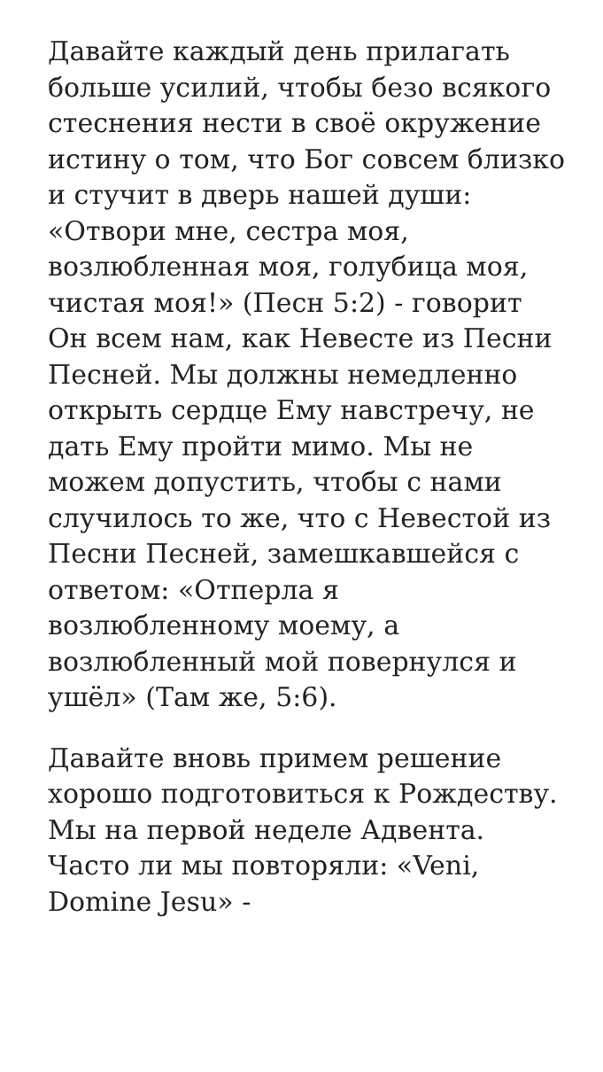Давайте каждый день прилагать больше усилий, чтобы безо всякого стеснения нести в своё окружение истину о том, что Бог совсем близко и стучит в дверь нашей души: «Отвори мне, сестра моя, возлюбленная моя, голубица моя, чистая моя!» (Песн 5:2) - говорит Он всем нам, как Невесте из Песни Песней. Мы должны немедленно открыть сердце Ему навстречу, не дать Ему пройти мимо. Мы не можем допустить, чтобы с нами случилось то же, что с Невестой из Песни Песней, замешкавшейся с ответом: «Отперла я возлюбленному моему, а возлюбленный мой повернулся и ушёл» (Там же, 5:6).
Давайте вновь примем решение хорошо подготовиться к Рождеству. Мы на первой неделе Адвента. Часто ли мы повторяли: «Veni, Domine Jesu» -